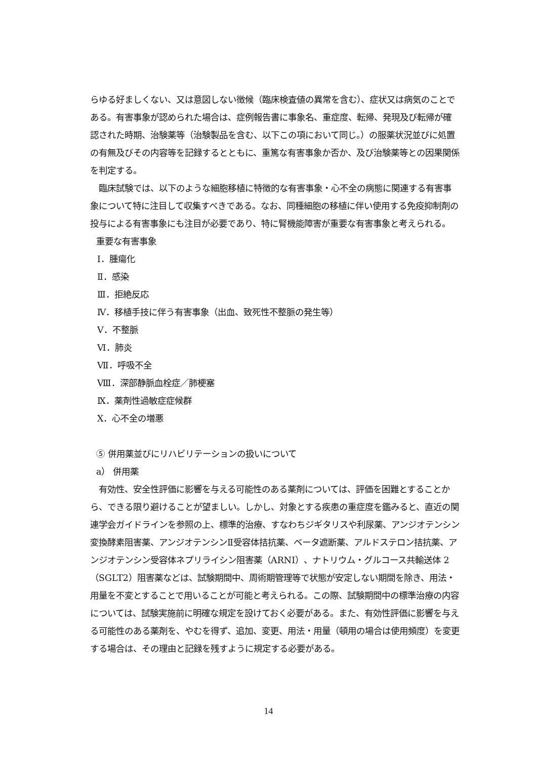らゆる好ましくない、又は意図しない徴候（臨床検査値の異常を含む）、症状又は病気のことである。有害事象が認められた場合は、症例報告書に事象名、重症度、転帰、発現及び転帰が確認された時期、治験薬等（治験製品を含む、以下この項において同じ。）の服薬状況並びに処置の有無及びその内容等を記録するとともに、重篤な有害事象か否か、及び治験薬等との因果関係を判定する。
　臨床試験では、以下のような細胞移植に特徴的な有害事象・心不全の病態に関連する有害事象について特に注目して収集すべきである。なお、同種細胞の移植に伴い使用する免疫抑制剤の投与による有害事象にも注目が必要であり、特に腎機能障害が重要な有害事象と考えられる。
重要な有害事象
Ⅰ．腫瘍化
Ⅱ．感染
Ⅲ．拒絶反応
Ⅳ．移植手技に伴う有害事象（出血、致死性不整脈の発生等）
Ⅴ．不整脈
Ⅵ．肺炎
Ⅶ．呼吸不全
Ⅷ．深部静脈血栓症／肺梗塞
Ⅸ．薬剤性過敏症症候群
Ⅹ．心不全の増悪
⑤ 併用薬並びにリハビリテーションの扱いについて
a） 併用薬
　有効性、安全性評価に影響を与える可能性のある薬剤については、評価を困難とすることから、できる限り避けることが望ましい。しかし、対象とする疾患の重症度を鑑みると、直近の関連学会ガイドラインを参照の上、標準的治療、すなわちジギタリスや利尿薬、アンジオテンシン変換酵素阻害薬、アンジオテンシンⅡ受容体拮抗薬、ベータ遮断薬、アルドステロン拮抗薬、アンジオテンシン受容体ネプリライシン阻害薬（ARNI）、ナトリウム・グルコース共輸送体 2（SGLT2）阻害薬などは、試験期間中、周術期管理等で状態が安定しない期間を除き、用法・用量を不変とすることで用いることが可能と考えられる。この際、試験期間中の標準治療の内容については、試験実施前に明確な規定を設けておく必要がある。また、有効性評価に影響を与える可能性のある薬剤を、やむを得ず、追加、変更、用法・用量（頓用の場合は使用頻度）を変更する場合は、その理由と記録を残すように規定する必要がある。
14